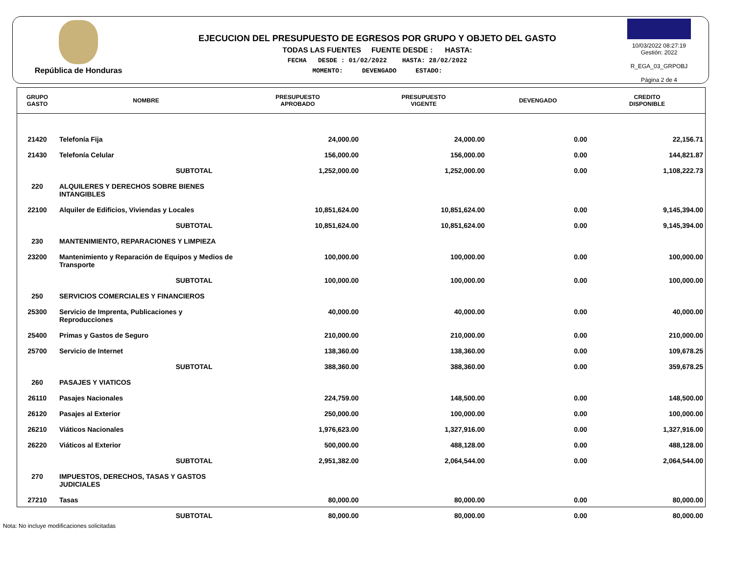República de Honduras
EJECUCION DEL PRESUPUESTO DE EGRESOS POR GRUPO Y OBJETO DEL GASTO
TODAS LAS FUENTES FUENTE DESDE : HASTA:
FECHA DESDE : 01/02/2022 HASTA: 28/02/2022
MOMENTO: DEVENGADO ESTADO:
10/03/2022 08:27:19
Gestión: 2022
R_EGA_03_GRPOBJ
Página 2 de 4
| GRUPO GASTO | NOMBRE | PRESUPUESTO APROBADO | PRESUPUESTO VIGENTE | DEVENGADO | CREDITO DISPONIBLE |
| --- | --- | --- | --- | --- | --- |
| 21420 | Telefonía Fija | 24,000.00 | 24,000.00 | 0.00 | 22,156.71 |
| 21430 | Telefonía Celular | 156,000.00 | 156,000.00 | 0.00 | 144,821.87 |
| | SUBTOTAL | 1,252,000.00 | 1,252,000.00 | 0.00 | 1,108,222.73 |
| 220 | ALQUILERES Y DERECHOS SOBRE BIENES INTANGIBLES | | | | |
| 22100 | Alquiler de Edificios, Viviendas y Locales | 10,851,624.00 | 10,851,624.00 | 0.00 | 9,145,394.00 |
| | SUBTOTAL | 10,851,624.00 | 10,851,624.00 | 0.00 | 9,145,394.00 |
| 230 | MANTENIMIENTO, REPARACIONES Y LIMPIEZA | | | | |
| 23200 | Mantenimiento y Reparación de Equipos y Medios de Transporte | 100,000.00 | 100,000.00 | 0.00 | 100,000.00 |
| | SUBTOTAL | 100,000.00 | 100,000.00 | 0.00 | 100,000.00 |
| 250 | SERVICIOS COMERCIALES Y FINANCIEROS | | | | |
| 25300 | Servicio de Imprenta, Publicaciones y Reproducciones | 40,000.00 | 40,000.00 | 0.00 | 40,000.00 |
| 25400 | Primas y Gastos de Seguro | 210,000.00 | 210,000.00 | 0.00 | 210,000.00 |
| 25700 | Servicio de Internet | 138,360.00 | 138,360.00 | 0.00 | 109,678.25 |
| | SUBTOTAL | 388,360.00 | 388,360.00 | 0.00 | 359,678.25 |
| 260 | PASAJES Y VIATICOS | | | | |
| 26110 | Pasajes Nacionales | 224,759.00 | 148,500.00 | 0.00 | 148,500.00 |
| 26120 | Pasajes al Exterior | 250,000.00 | 100,000.00 | 0.00 | 100,000.00 |
| 26210 | Viáticos Nacionales | 1,976,623.00 | 1,327,916.00 | 0.00 | 1,327,916.00 |
| 26220 | Viáticos al Exterior | 500,000.00 | 488,128.00 | 0.00 | 488,128.00 |
| | SUBTOTAL | 2,951,382.00 | 2,064,544.00 | 0.00 | 2,064,544.00 |
| 270 | IMPUESTOS, DERECHOS, TASAS Y GASTOS JUDICIALES | | | | |
| 27210 | Tasas | 80,000.00 | 80,000.00 | 0.00 | 80,000.00 |
| | SUBTOTAL | 80,000.00 | 80,000.00 | 0.00 | 80,000.00 |
Nota: No incluye modificaciones solicitadas